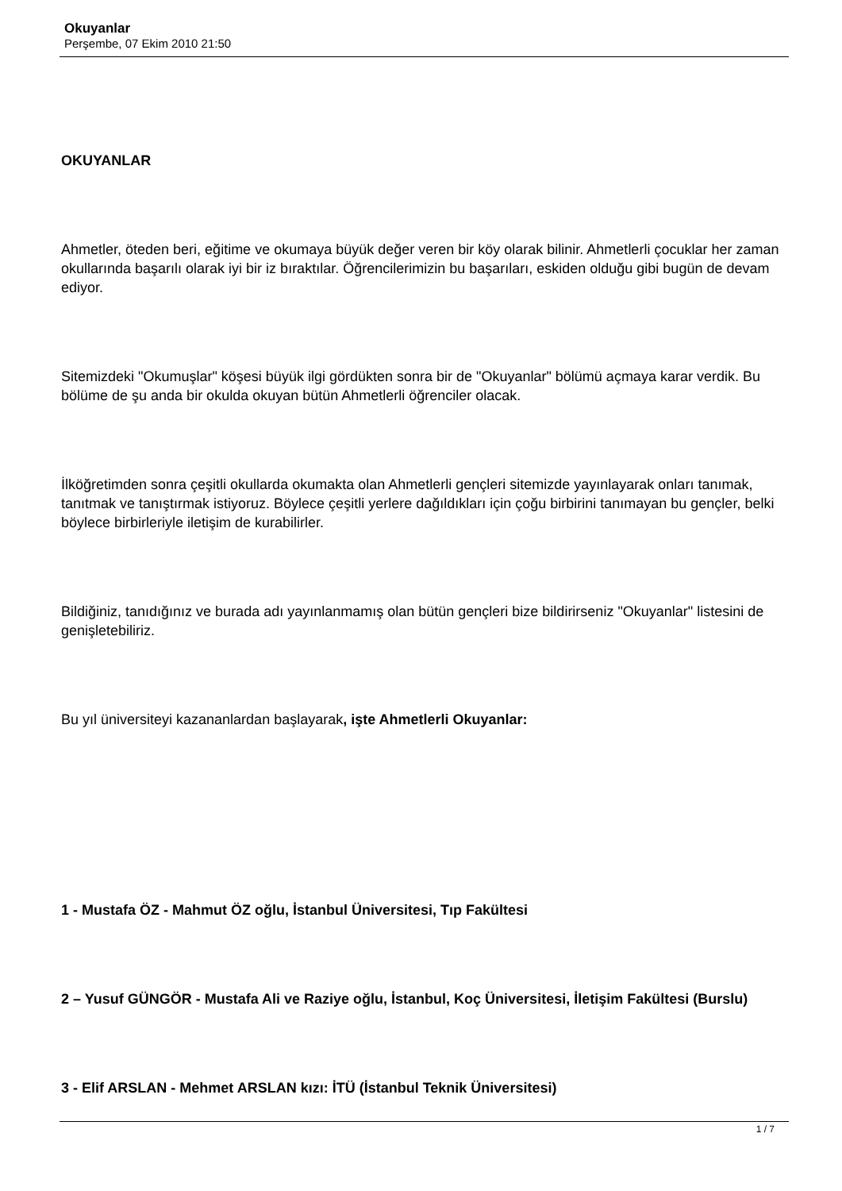Okuyanlar
Perşembe, 07 Ekim 2010 21:50
OKUYANLAR
Ahmetler, öteden beri, eğitime ve okumaya büyük değer veren bir köy olarak bilinir. Ahmetlerli çocuklar her zaman okullarında başarılı olarak iyi bir iz bıraktılar. Öğrencilerimizin bu başarıları, eskiden olduğu gibi bugün de devam ediyor.
Sitemizdeki "Okumuşlar" köşesi büyük ilgi gördükten sonra bir de "Okuyanlar" bölümü açmaya karar verdik. Bu bölüme de şu anda bir okulda okuyan bütün Ahmetlerli öğrenciler olacak.
İlköğretimden sonra çeşitli okullarda okumakta olan Ahmetlerli gençleri sitemizde yayınlayarak onları tanımak, tanıtmak ve tanıştırmak istiyoruz. Böylece çeşitli yerlere dağıldıkları için çoğu birbirini tanımayan bu gençler, belki böylece birbirleriyle iletişim de kurabilirler.
Bildiğiniz, tanıdığınız ve burada adı yayınlanmamış olan bütün gençleri bize bildirirseniz "Okuyanlar" listesini de genişletebiliriz.
Bu yıl üniversiteyi kazananlardan başlayarak, işte Ahmetlerli Okuyanlar:
1 - Mustafa ÖZ - Mahmut ÖZ oğlu, İstanbul Üniversitesi, Tıp Fakültesi
2 – Yusuf GÜNGÖR - Mustafa Ali ve Raziye oğlu, İstanbul, Koç Üniversitesi, İletişim Fakültesi (Burslu)
3 - Elif ARSLAN - Mehmet ARSLAN kızı: İTÜ (İstanbul Teknik Üniversitesi)
1 / 7